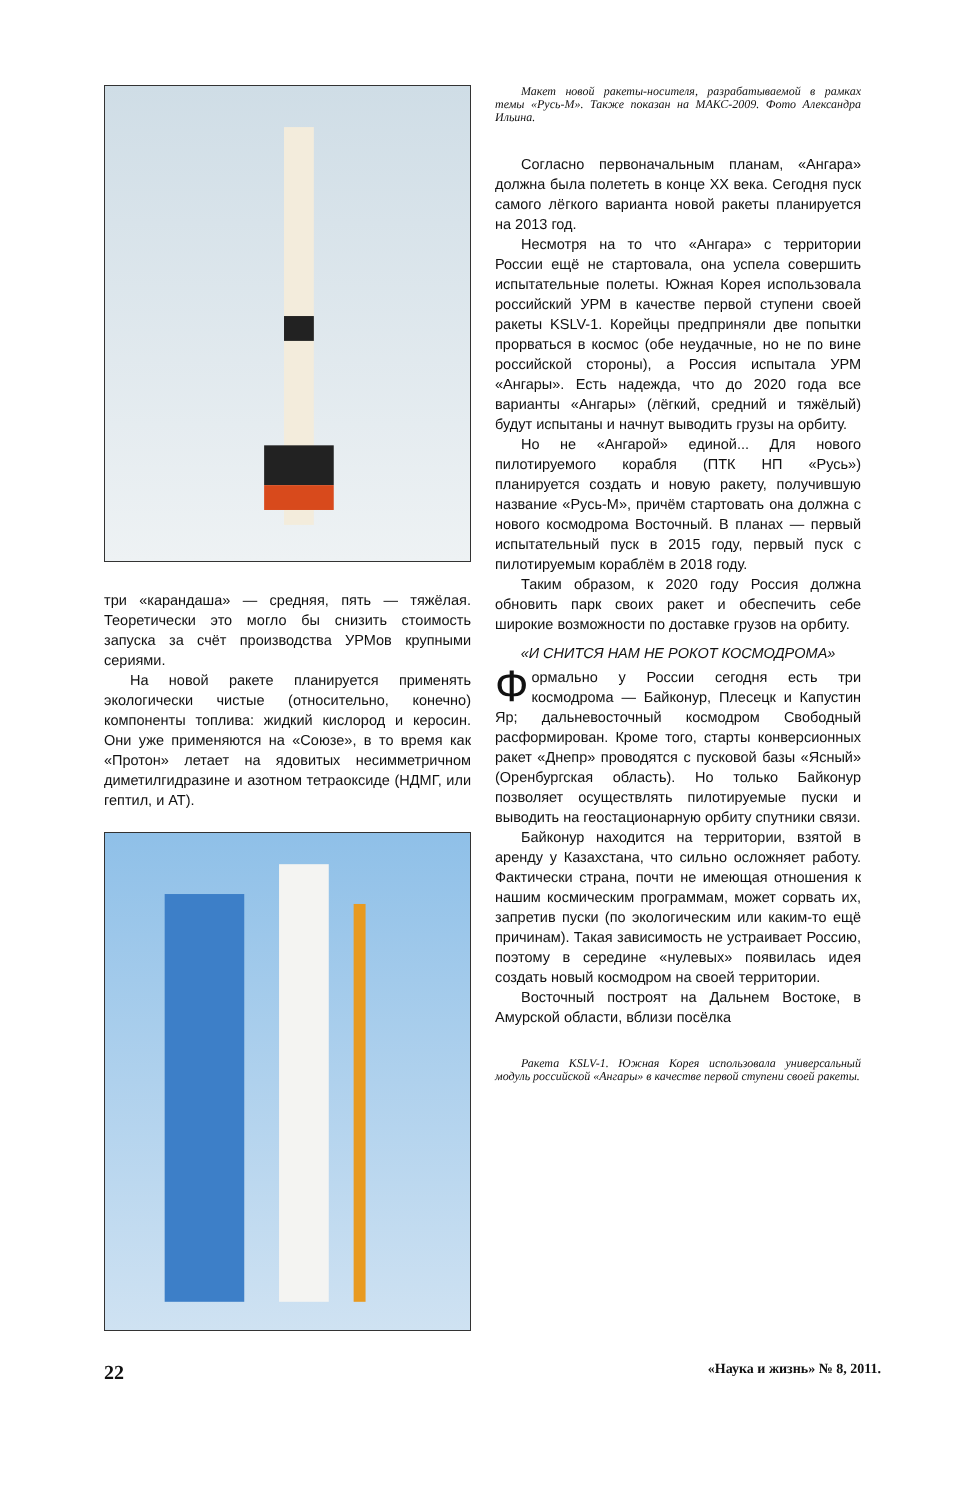три «карандаша» — средняя, пять — тяжёлая. Теоретически это могло бы снизить стоимость запуска за счёт производства УРМов крупными сериями.
На новой ракете планируется применять экологически чистые (относительно, конечно) компоненты топлива: жидкий кислород и керосин. Они уже применяются на «Союзе», в то время как «Протон» летает на ядовитых несимметричном диметилгидразине и азотном тетраоксиде (НДМГ, или гептил, и АТ).
Макет новой ракеты-носителя, разрабатываемой в рамках темы «Русь-М». Также показан на МАКС-2009. Фото Александра Ильина.
Согласно первоначальным планам, «Ангара» должна была полететь в конце XX века. Сегодня пуск самого лёгкого варианта новой ракеты планируется на 2013 год.
Несмотря на то что «Ангара» с территории России ещё не стартовала, она успела совершить испытательные полеты. Южная Корея использовала российский УРМ в качестве первой ступени своей ракеты KSLV-1. Корейцы предприняли две попытки прорваться в космос (обе неудачные, но не по вине российской стороны), а Россия испытала УРМ «Ангары». Есть надежда, что до 2020 года все варианты «Ангары» (лёгкий, средний и тяжёлый) будут испытаны и начнут выводить грузы на орбиту.
Но не «Ангарой» единой... Для нового пилотируемого корабля (ПТК НП «Русь») планируется создать и новую ракету, получившую название «Русь-М», причём стартовать она должна с нового космодрома Восточный. В планах — первый испытательный пуск в 2015 году, первый пуск с пилотируемым кораблём в 2018 году.
Таким образом, к 2020 году Россия должна обновить парк своих ракет и обеспечить себе широкие возможности по доставке грузов на орбиту.
«И СНИТСЯ НАМ НЕ РОКОТ КОСМОДРОМА»
Формально у России сегодня есть три космодрома — Байконур, Плесецк и Капустин Яр; дальневосточный космодром Свободный расформирован. Кроме того, старты конверсионных ракет «Днепр» проводятся с пусковой базы «Ясный» (Оренбургская область). Но только Байконур позволяет осуществлять пилотируемые пуски и выводить на геостационарную орбиту спутники связи.
Байконур находится на территории, взятой в аренду у Казахстана, что сильно осложняет работу. Фактически страна, почти не имеющая отношения к нашим космическим программам, может сорвать их, запретив пуски (по экологическим или каким-то ещё причинам). Такая зависимость не устраивает Россию, поэтому в середине «нулевых» появилась идея создать новый космодром на своей территории.
Восточный построят на Дальнем Востоке, в Амурской области, вблизи посёлка
Ракета KSLV-1. Южная Корея использовала универсальный модуль российской «Ангары» в качестве первой ступени своей ракеты.
22 «Наука и жизнь» № 8, 2011.